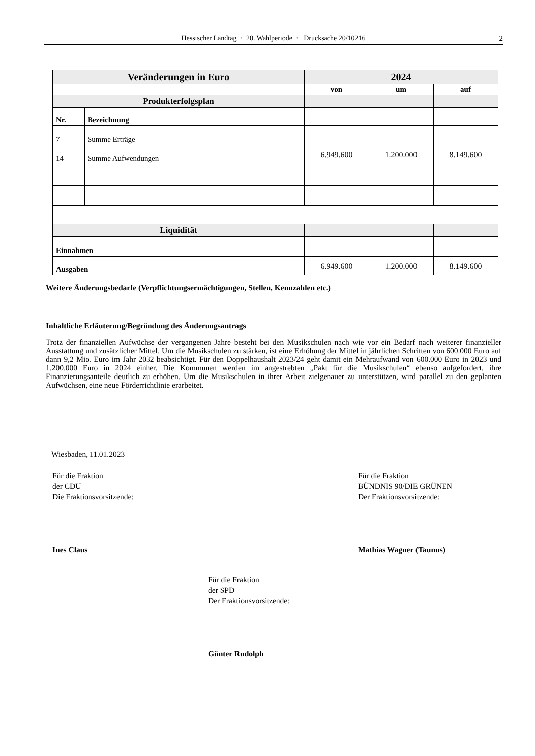Hessischer Landtag · 20. Wahlperiode · Drucksache 20/10216 2
| Veränderungen in Euro | | 2024 | | |
| --- | --- | --- | --- | --- |
| | | von | um | auf |
| Produkterfolgsplan | | | | |
| Nr. | Bezeichnung | | | |
| 7 | Summe Erträge | | | |
| 14 | Summe Aufwendungen | 6.949.600 | 1.200.000 | 8.149.600 |
| Liquidität | | | | |
| Einnahmen | | | | |
| Ausgaben | | 6.949.600 | 1.200.000 | 8.149.600 |
Weitere Änderungsbedarfe (Verpflichtungsermächtigungen, Stellen, Kennzahlen etc.)
Inhaltliche Erläuterung/Begründung des Änderungsantrags
Trotz der finanziellen Aufwüchse der vergangenen Jahre besteht bei den Musikschulen nach wie vor ein Bedarf nach weiterer finanzieller Ausstattung und zusätzlicher Mittel. Um die Musikschulen zu stärken, ist eine Erhöhung der Mittel in jährlichen Schritten von 600.000 Euro auf dann 9,2 Mio. Euro im Jahr 2032 beabsichtigt. Für den Doppelhaushalt 2023/24 geht damit ein Mehraufwand von 600.000 Euro in 2023 und 1.200.000 Euro in 2024 einher. Die Kommunen werden im angestrebten „Pakt für die Musikschulen“ ebenso aufgefordert, ihre Finanzierungsanteile deutlich zu erhöhen. Um die Musikschulen in ihrer Arbeit zielgenauer zu unterstützen, wird parallel zu den geplanten Aufwüchsen, eine neue Förderrichtlinie erarbeitet.
Wiesbaden, 11.01.2023
Für die Fraktion
der CDU
Die Fraktionsvorsitzende:
Ines Claus
Für die Fraktion
BÜNDNIS 90/DIE GRÜNEN
Der Fraktionsvorsitzende:
Mathias Wagner (Taunus)
Für die Fraktion
der SPD
Der Fraktionsvorsitzende:
Günter Rudolph